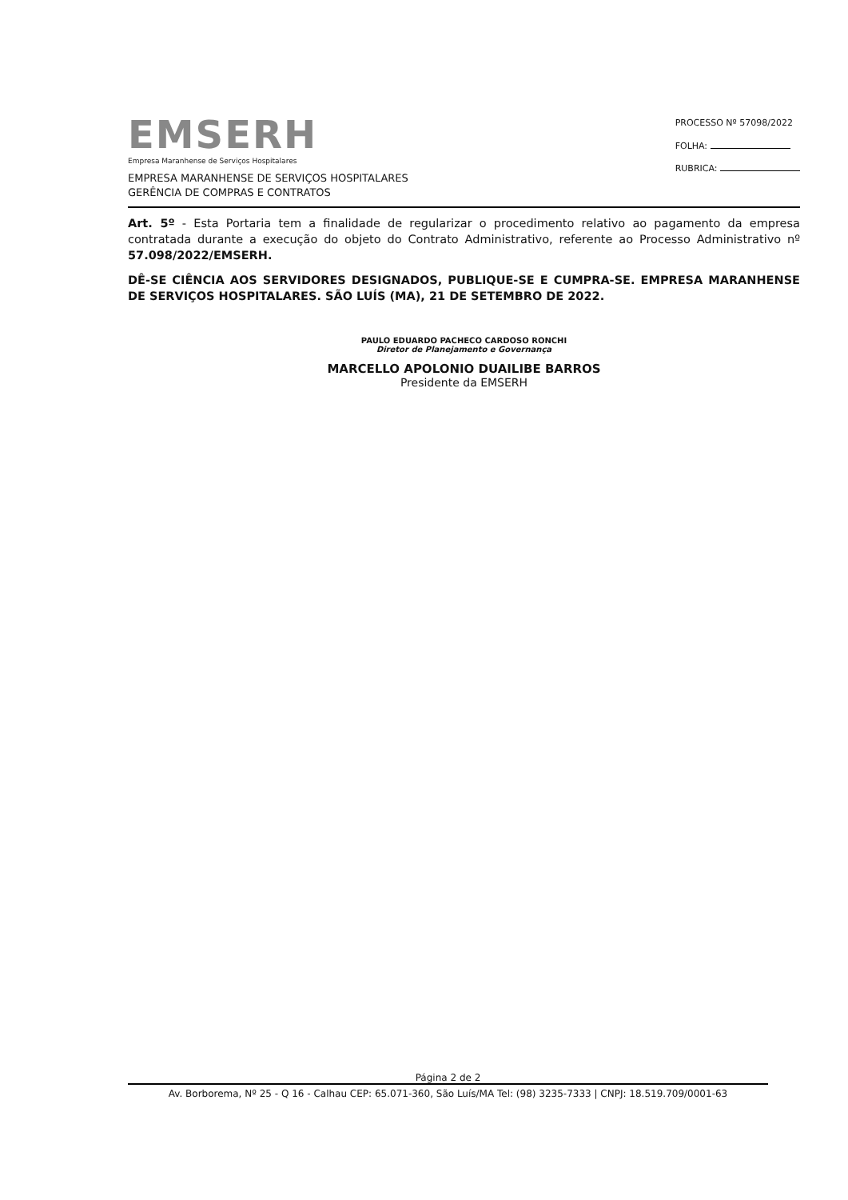EMSERH
Empresa Maranhense de Serviços Hospitalares
EMPRESA MARANHENSE DE SERVIÇOS HOSPITALARES
GERÊNCIA DE COMPRAS E CONTRATOS
PROCESSO Nº 57098/2022
FOLHA:
RUBRICA:
Art. 5º - Esta Portaria tem a finalidade de regularizar o procedimento relativo ao pagamento da empresa contratada durante a execução do objeto do Contrato Administrativo, referente ao Processo Administrativo nº 57.098/2022/EMSERH.
DÊ-SE CIÊNCIA AOS SERVIDORES DESIGNADOS, PUBLIQUE-SE E CUMPRA-SE. EMPRESA MARANHENSE DE SERVIÇOS HOSPITALARES. SÃO LUÍS (MA), 21 DE SETEMBRO DE 2022.
PAULO EDUARDO PACHECO CARDOSO RONCHI
Diretor de Planejamento e Governança
MARCELLO APOLONIO DUAILIBE BARROS
Presidente da EMSERH
Página 2 de 2
Av. Borborema, Nº 25 - Q 16 - Calhau CEP: 65.071-360, São Luís/MA Tel: (98) 3235-7333 | CNPJ: 18.519.709/0001-63